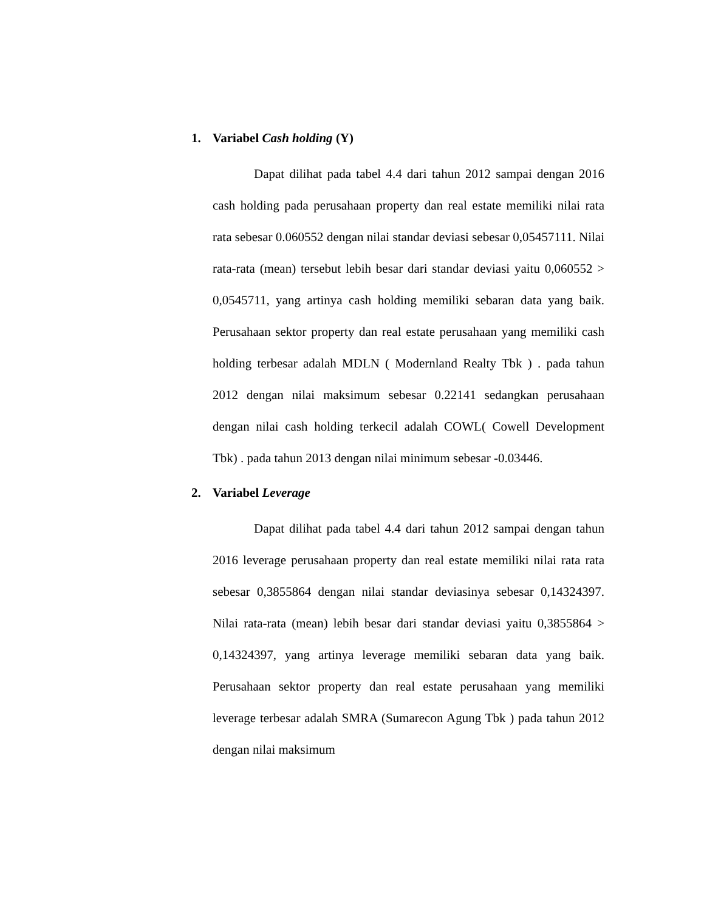1. Variabel Cash holding (Y)
Dapat dilihat pada tabel 4.4 dari tahun 2012 sampai dengan 2016 cash holding pada perusahaan property dan real estate memiliki nilai rata rata sebesar 0.060552 dengan nilai standar deviasi sebesar 0,05457111. Nilai rata-rata (mean) tersebut lebih besar dari standar deviasi yaitu 0,060552 > 0,0545711, yang artinya cash holding memiliki sebaran data yang baik. Perusahaan sektor property dan real estate perusahaan yang memiliki cash holding terbesar adalah MDLN ( Modernland Realty Tbk ) . pada tahun 2012 dengan nilai maksimum sebesar 0.22141 sedangkan perusahaan dengan nilai cash holding terkecil adalah COWL( Cowell Development Tbk) . pada tahun 2013 dengan nilai minimum sebesar -0.03446.
2. Variabel Leverage
Dapat dilihat pada tabel 4.4 dari tahun 2012 sampai dengan tahun 2016 leverage perusahaan property dan real estate memiliki nilai rata rata sebesar 0,3855864 dengan nilai standar deviasinya sebesar 0,14324397. Nilai rata-rata (mean) lebih besar dari standar deviasi yaitu 0,3855864 > 0,14324397, yang artinya leverage memiliki sebaran data yang baik. Perusahaan sektor property dan real estate perusahaan yang memiliki leverage terbesar adalah SMRA (Sumarecon Agung Tbk ) pada tahun 2012 dengan nilai maksimum